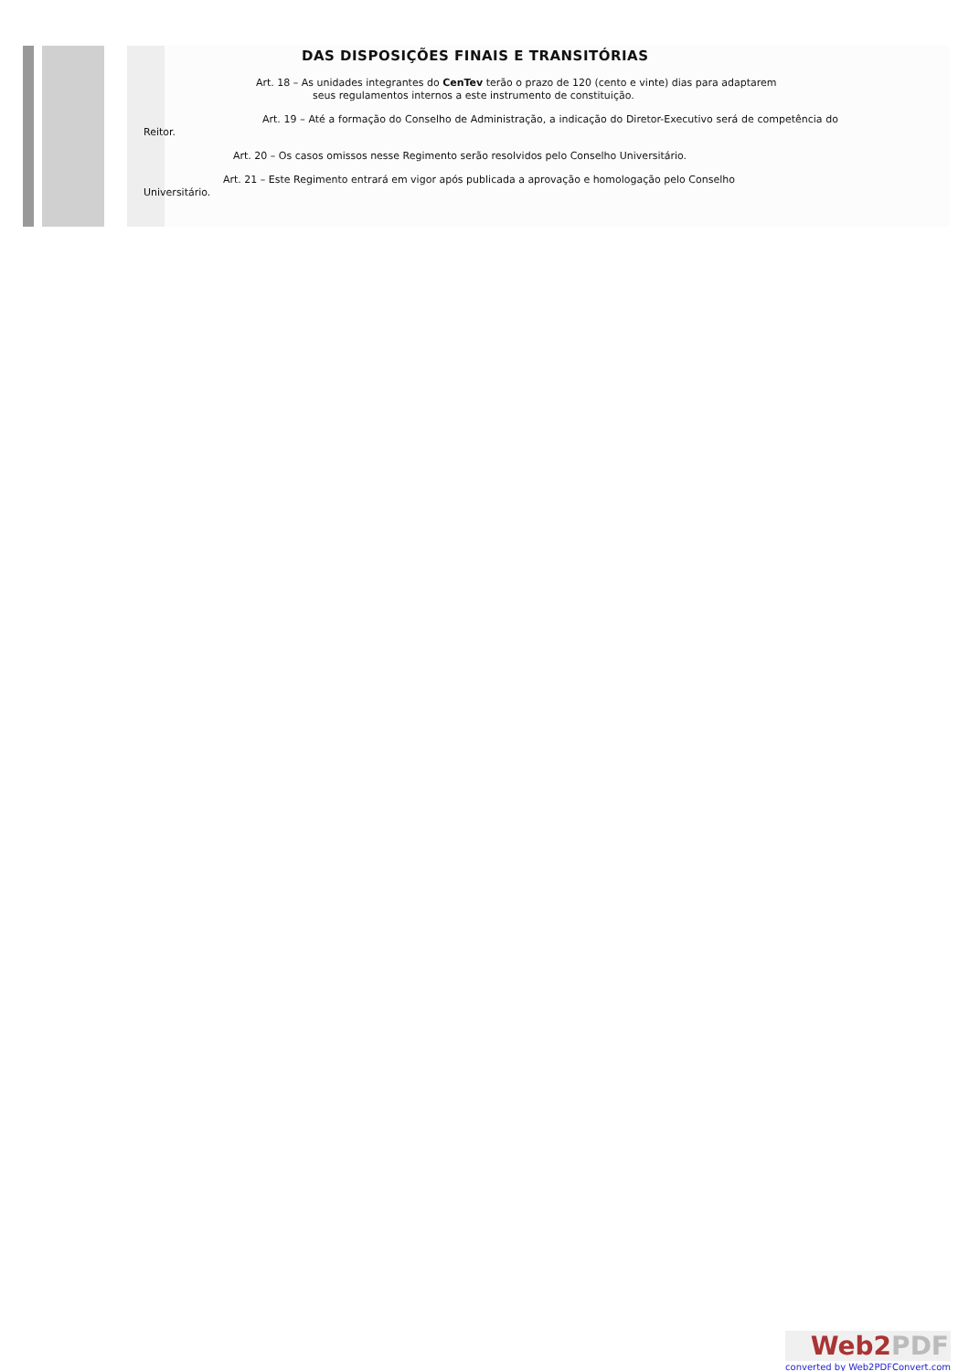DAS DISPOSIÇÕES FINAIS E TRANSITÓRIAS
Art. 18 – As unidades integrantes do CenTev terão o prazo de 120 (cento e vinte) dias para adaptarem
seus regulamentos internos a este instrumento de constituição.
Art. 19 – Até a formação do Conselho de Administração, a indicação do Diretor-Executivo será de competência do Reitor.
Art. 20 – Os casos omissos nesse Regimento serão resolvidos pelo Conselho Universitário.
Art. 21 – Este Regimento entrará em vigor após publicada a aprovação e homologação pelo Conselho
Universitário.
Web2PDF
converted by Web2PDFConvert.com